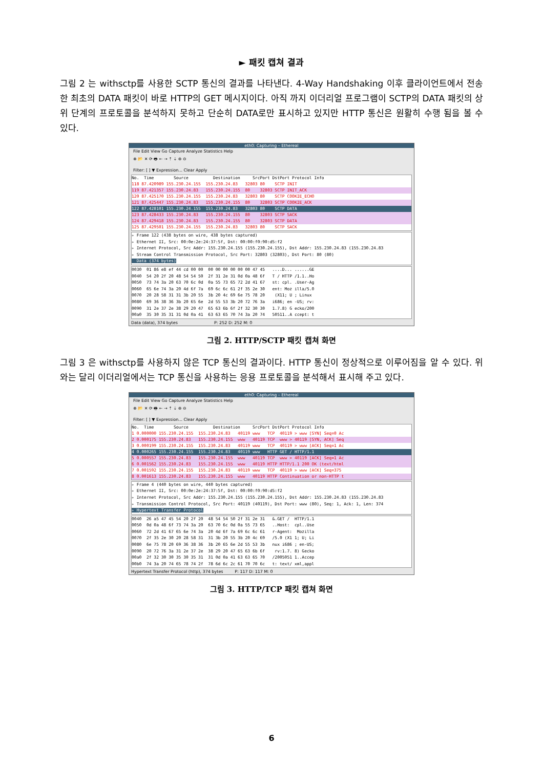► 패킷 캡쳐 결과
그림 2 는 withsctp를 사용한 SCTP 통신의 결과를 나타낸다. 4-Way Handshaking 이후 클라이언트에서 전송한 최초의 DATA 패킷이 바로 HTTP의 GET 메시지이다. 아직 까지 이더리얼 프로그램이 SCTP의 DATA 패킷의 상위 단계의 프로토콜을 분석하지 못하고 단순히 DATA로만 표시하고 있지만 HTTP 통신은 원활히 수행 됨을 볼 수 있다.
eth0: Capturing – Ethereal
File Edit View Go Capture Analyze Statistics Help
⊗ 📂 ✕ ⟳ 🖶 ← → ⇡ ⇣ ⊕ ⊖
Filter: [ ] ▼ Expression... Clear Apply
No. Time Source Destination SrcPort DstPort Protocol Info
118 87.420989 155.230.24.155 155.230.24.83 32803 80 SCTP INIT
119 87.421357 155.230.24.83 155.230.24.155 80 32803 SCTP INIT_ACK
120 87.425170 155.230.24.155 155.230.24.83 32803 80 SCTP COOKIE_ECHO
121 87.425447 155.230.24.83 155.230.24.155 80 32803 SCTP COOKIE_ACK
122 87.428101 155.230.24.155 155.230.24.83 32803 80 SCTP DATA
123 87.428433 155.230.24.83 155.230.24.155 80 32803 SCTP SACK
124 87.429418 155.230.24.83 155.230.24.155 80 32803 SCTP DATA
125 87.429501 155.230.24.155 155.230.24.83 32803 80 SCTP SACK
▹ Frame 122 (438 bytes on wire, 438 bytes captured) ▹ Ethernet II, Src: 00:0e:2e:24:37:5f, Dst: 00:00:f0:90:d5:f2 ▹ Internet Protocol, Src Addr: 155.230.24.155 (155.230.24.155), Dst Addr: 155.230.24.83 (155.230.24.83 ▹ Stream Control Transmission Protocol, Src Port: 32803 (32803), Dst Port: 80 (80) Data (374 bytes)
0030 01 86 e8 ef 44 cd 00 00 00 00 00 00 00 00 47 45 ....D... ......GE 0040 54 20 2f 20 48 54 54 50 2f 31 2e 31 0d 0a 48 6f T / HTTP /1.1..Ho 0050 73 74 3a 20 63 70 6c 0d 0a 55 73 65 72 2d 41 67 st: cpl. .User-Ag 0060 65 6e 74 3a 20 4d 6f 7a 69 6c 6c 61 2f 35 2e 30 ent: Moz illa/5.0 0070 20 28 58 31 31 3b 20 55 3b 20 4c 69 6e 75 78 20 (X11; U ; Linux 0080 69 36 38 36 3b 20 65 6e 2d 55 53 3b 20 72 76 3a i686; en -US; rv: 0090 31 2e 37 2e 38 29 20 47 65 63 6b 6f 2f 32 30 30 1.7.8) G ecko/200 00a0 35 30 35 31 31 0d 0a 41 63 63 65 70 74 3a 20 74 50511..A ccept: t
Data (data), 374 bytes P: 252 D: 252 M: 0
그림 2. HTTP/SCTP 패킷 캡쳐 화면
그림 3 은 withsctp를 사용하지 않은 TCP 통신의 결과이다. HTTP 통신이 정상적으로 이루어짐을 알 수 있다. 위와는 달리 이더리얼에서는 TCP 통신을 사용하는 응용 프로토콜을 분석해서 표시해 주고 있다.
eth0: Capturing – Ethereal
File Edit View Go Capture Analyze Statistics Help
⊗ 📂 ✕ ⟳ 🖶 ← → ⇡ ⇣ ⊕ ⊖
Filter: [ ] ▼ Expression... Clear Apply
No. Time Source Destination SrcPort DstPort Protocol Info
1 0.000000 155.230.24.155 155.230.24.83 40119 www TCP 40119 > www [SYN] Seq=0 Ac
2 0.000175 155.230.24.83 155.230.24.155 www 40119 TCP www > 40119 [SYN, ACK] Seq
3 0.000199 155.230.24.155 155.230.24.83 40119 www TCP 40119 > www [ACK] Seq=1 Ac
4 0.000265 155.230.24.155 155.230.24.83 40119 www HTTP GET / HTTP/1.1
5 0.000557 155.230.24.83 155.230.24.155 www 40119 TCP www > 40119 [ACK] Seq=1 Ac
6 0.001562 155.230.24.83 155.230.24.155 www 40119 HTTP HTTP/1.1 200 OK (text/html
7 0.001592 155.230.24.155 155.230.24.83 40119 www TCP 40119 > www [ACK] Seq=375
8 0.001613 155.230.24.83 155.230.24.155 www 40119 HTTP Continuation or non-HTTP t
▹ Frame 4 (440 bytes on wire, 440 bytes captured) ▹ Ethernet II, Src: 00:0e:2e:24:37:5f, Dst: 00:00:f0:90:d5:f2 ▹ Internet Protocol, Src Addr: 155.230.24.155 (155.230.24.155), Dst Addr: 155.230.24.83 (155.230.24.83 ▹ Transmission Control Protocol, Src Port: 40119 (40119), Dst Port: www (80), Seq: 1, Ack: 1, Len: 374 ▹ Hypertext Transfer Protocol
0040 26 a5 47 45 54 20 2f 20 48 54 54 50 2f 31 2e 31 &.GET / HTTP/1.1 0050 0d 0a 48 6f 73 74 3a 20 63 70 6c 0d 0a 55 73 65 ..Host: cpl..Use 0060 72 2d 41 67 65 6e 74 3a 20 4d 6f 7a 69 6c 6c 61 r-Agent: Mozilla 0070 2f 35 2e 30 20 28 58 31 31 3b 20 55 3b 20 4c 69 /5.0 (X1 1; U; Li 0080 6e 75 78 20 69 36 38 36 3b 20 65 6e 2d 55 53 3b nux i686 ; en-US; 0090 20 72 76 3a 31 2e 37 2e 38 29 20 47 65 63 6b 6f rv:1.7. 8) Gecko 00a0 2f 32 30 30 35 30 35 31 31 0d 0a 41 63 63 65 70 /2005051 1..Accep 00b0 74 3a 20 74 65 78 74 2f 78 6d 6c 2c 61 70 70 6c t: text/ xml,appl
Hypertext Transfer Protocol (http), 374 bytes P: 117 D: 117 M: 0
그림 3. HTTP/TCP 패킷 캡쳐 화면
6